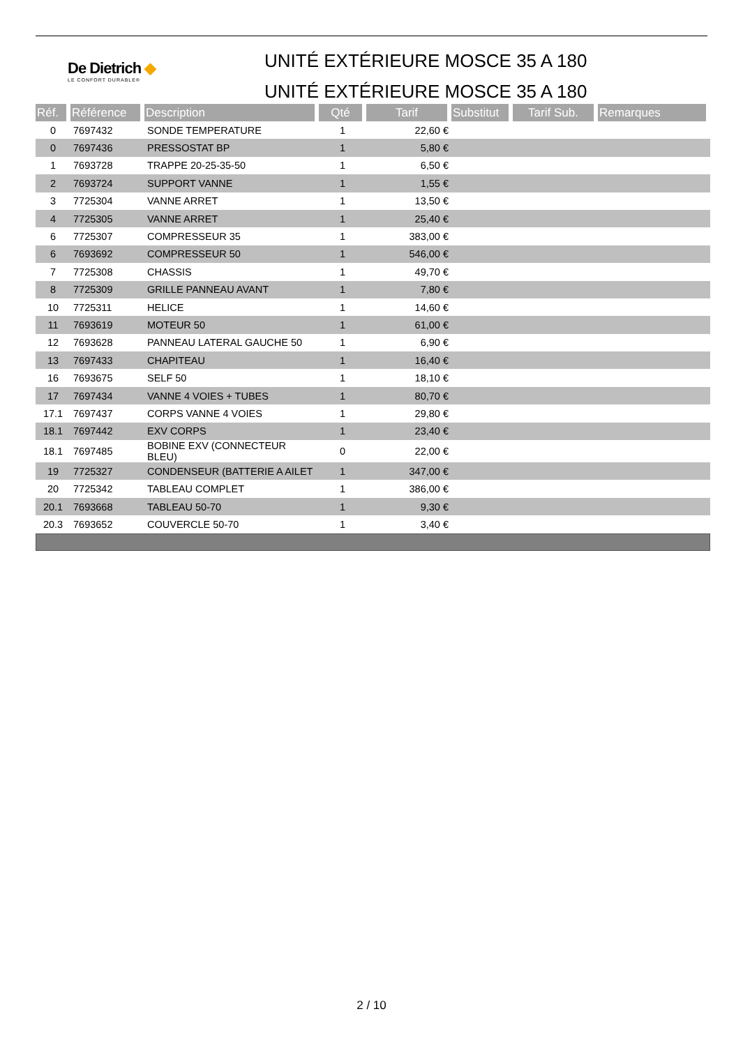De Dietrich ◆
LE CONFORT DURABLE®
UNITÉ EXTÉRIEURE MOSCE 35 A 180
UNITÉ EXTÉRIEURE MOSCE 35 A 180
| Réf. | Référence | Description | Qté | Tarif | Substitut | Tarif Sub. | Remarques |
| --- | --- | --- | --- | --- | --- | --- | --- |
| 0 | 7697432 | SONDE TEMPERATURE | 1 | 22,60 € | | | |
| 0 | 7697436 | PRESSOSTAT BP | 1 | 5,80 € | | | |
| 1 | 7693728 | TRAPPE 20-25-35-50 | 1 | 6,50 € | | | |
| 2 | 7693724 | SUPPORT VANNE | 1 | 1,55 € | | | |
| 3 | 7725304 | VANNE ARRET | 1 | 13,50 € | | | |
| 4 | 7725305 | VANNE ARRET | 1 | 25,40 € | | | |
| 6 | 7725307 | COMPRESSEUR 35 | 1 | 383,00 € | | | |
| 6 | 7693692 | COMPRESSEUR 50 | 1 | 546,00 € | | | |
| 7 | 7725308 | CHASSIS | 1 | 49,70 € | | | |
| 8 | 7725309 | GRILLE PANNEAU AVANT | 1 | 7,80 € | | | |
| 10 | 7725311 | HELICE | 1 | 14,60 € | | | |
| 11 | 7693619 | MOTEUR 50 | 1 | 61,00 € | | | |
| 12 | 7693628 | PANNEAU LATERAL GAUCHE 50 | 1 | 6,90 € | | | |
| 13 | 7697433 | CHAPITEAU | 1 | 16,40 € | | | |
| 16 | 7693675 | SELF 50 | 1 | 18,10 € | | | |
| 17 | 7697434 | VANNE 4 VOIES + TUBES | 1 | 80,70 € | | | |
| 17.1 | 7697437 | CORPS VANNE 4 VOIES | 1 | 29,80 € | | | |
| 18.1 | 7697442 | EXV CORPS | 1 | 23,40 € | | | |
| 18.1 | 7697485 | BOBINE EXV (CONNECTEUR BLEU) | 0 | 22,00 € | | | |
| 19 | 7725327 | CONDENSEUR (BATTERIE A AILET | 1 | 347,00 € | | | |
| 20 | 7725342 | TABLEAU COMPLET | 1 | 386,00 € | | | |
| 20.1 | 7693668 | TABLEAU 50-70 | 1 | 9,30 € | | | |
| 20.3 | 7693652 | COUVERCLE 50-70 | 1 | 3,40 € | | | |
2 / 10